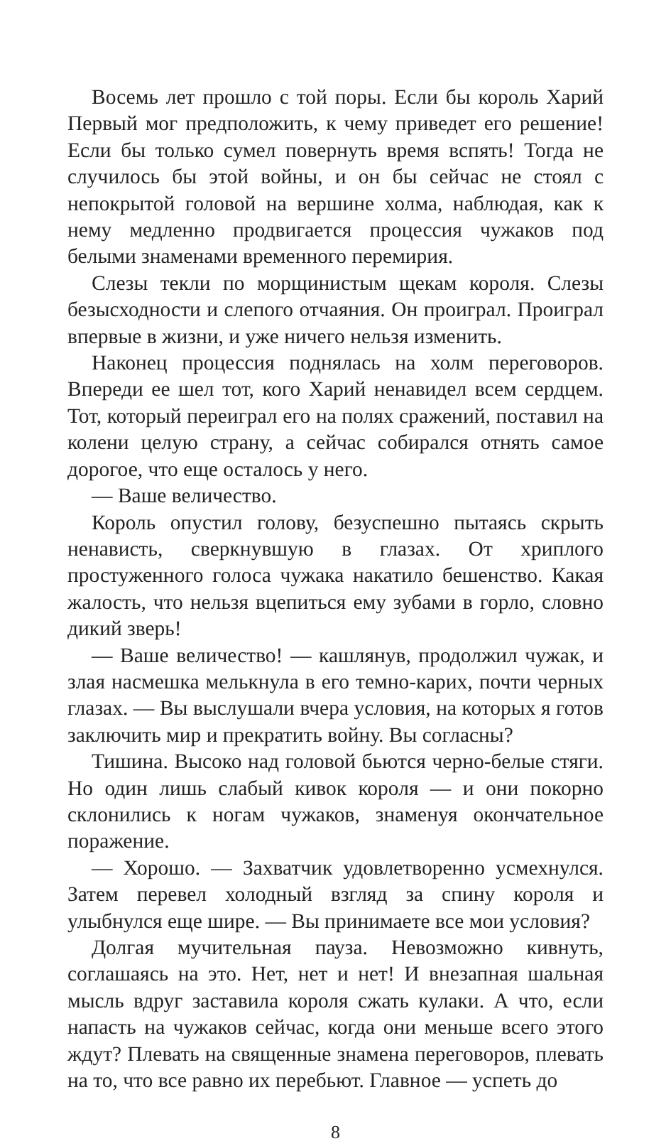Восемь лет прошло с той поры. Если бы король Харий Первый мог предположить, к чему приведет его решение! Если бы только сумел повернуть время вспять! Тогда не случилось бы этой войны, и он бы сейчас не стоял с непокрытой головой на вершине холма, наблюдая, как к нему медленно продвигается процессия чужаков под белыми знаменами временного перемирия.
Слезы текли по морщинистым щекам короля. Слезы безысходности и слепого отчаяния. Он проиграл. Проиграл впервые в жизни, и уже ничего нельзя изменить.
Наконец процессия поднялась на холм переговоров. Впереди ее шел тот, кого Харий ненавидел всем сердцем. Тот, который переиграл его на полях сражений, поставил на колени целую страну, а сейчас собирался отнять самое дорогое, что еще осталось у него.
— Ваше величество.
Король опустил голову, безуспешно пытаясь скрыть ненависть, сверкнувшую в глазах. От хриплого простуженного голоса чужака накатило бешенство. Какая жалость, что нельзя вцепиться ему зубами в горло, словно дикий зверь!
— Ваше величество! — кашлянув, продолжил чужак, и злая насмешка мелькнула в его темно-карих, почти черных глазах. — Вы выслушали вчера условия, на которых я готов заключить мир и прекратить войну. Вы согласны?
Тишина. Высоко над головой бьются черно-белые стяги. Но один лишь слабый кивок короля — и они покорно склонились к ногам чужаков, знаменуя окончательное поражение.
— Хорошо. — Захватчик удовлетворенно усмехнулся. Затем перевел холодный взгляд за спину короля и улыбнулся еще шире. — Вы принимаете все мои условия?
Долгая мучительная пауза. Невозможно кивнуть, соглашаясь на это. Нет, нет и нет! И внезапная шальная мысль вдруг заставила короля сжать кулаки. А что, если напасть на чужаков сейчас, когда они меньше всего этого ждут? Плевать на священные знамена переговоров, плевать на то, что все равно их перебьют. Главное — успеть до
8